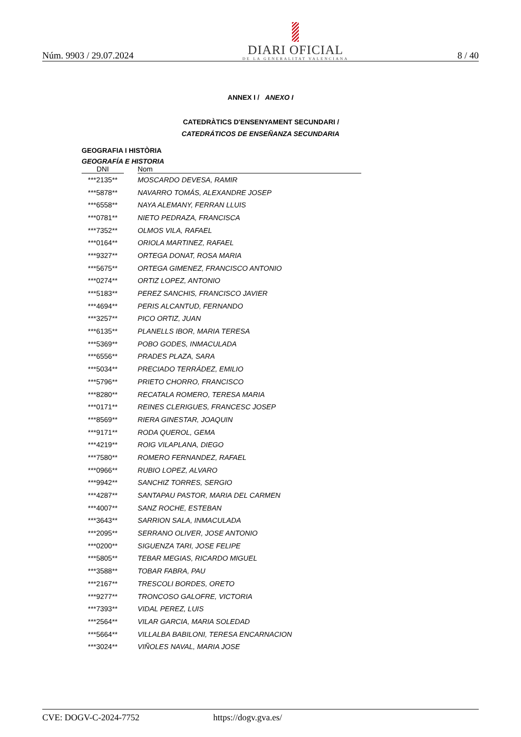Núm. 9903 / 29.07.2024
DIARI OFICIAL
DE LA GENERALITAT VALENCIANA
8 / 40
ANNEX I / ANEXO I
CATEDRÀTICS D'ENSENYAMENT SECUNDARI /
CATEDRÁTICOS DE ENSEÑANZA SECUNDARIA
GEOGRAFIA I HISTÒRIA
GEOGRAFÍA E HISTORIA
| DNI | | Nom |
| --- | --- | --- |
| ***2135** | | MOSCARDO DEVESA, RAMIR |
| ***5878** | | NAVARRO TOMÁS, ALEXANDRE JOSEP |
| ***6558** | | NAYA ALEMANY, FERRAN LLUIS |
| ***0781** | | NIETO PEDRAZA, FRANCISCA |
| ***7352** | | OLMOS VILA, RAFAEL |
| ***0164** | | ORIOLA MARTINEZ, RAFAEL |
| ***9327** | | ORTEGA DONAT, ROSA MARIA |
| ***5675** | | ORTEGA GIMENEZ, FRANCISCO ANTONIO |
| ***0274** | | ORTIZ LOPEZ, ANTONIO |
| ***5183** | | PEREZ SANCHIS, FRANCISCO JAVIER |
| ***4694** | | PERIS ALCANTUD, FERNANDO |
| ***3257** | | PICO ORTIZ, JUAN |
| ***6135** | | PLANELLS IBOR, MARIA TERESA |
| ***5369** | | POBO GODES, INMACULADA |
| ***6556** | | PRADES PLAZA, SARA |
| ***5034** | | PRECIADO TERRÁDEZ, EMILIO |
| ***5796** | | PRIETO CHORRO, FRANCISCO |
| ***8280** | | RECATALA ROMERO, TERESA MARIA |
| ***0171** | | REINES CLERIGUES, FRANCESC JOSEP |
| ***8569** | | RIERA GINESTAR, JOAQUIN |
| ***9171** | | RODA QUEROL, GEMA |
| ***4219** | | ROIG VILAPLANA, DIEGO |
| ***7580** | | ROMERO FERNANDEZ, RAFAEL |
| ***0966** | | RUBIO LOPEZ, ALVARO |
| ***9942** | | SANCHIZ TORRES, SERGIO |
| ***4287** | | SANTAPAU PASTOR, MARIA DEL CARMEN |
| ***4007** | | SANZ ROCHE, ESTEBAN |
| ***3643** | | SARRION SALA, INMACULADA |
| ***2095** | | SERRANO OLIVER, JOSE ANTONIO |
| ***0200** | | SIGUENZA TARI, JOSE FELIPE |
| ***5805** | | TEBAR MEGIAS, RICARDO MIGUEL |
| ***3588** | | TOBAR FABRA, PAU |
| ***2167** | | TRESCOLI BORDES, ORETO |
| ***9277** | | TRONCOSO GALOFRE, VICTORIA |
| ***7393** | | VIDAL PEREZ, LUIS |
| ***2564** | | VILAR GARCIA, MARIA SOLEDAD |
| ***5664** | | VILLALBA BABILONI, TERESA ENCARNACION |
| ***3024** | | VIÑOLES NAVAL, MARIA JOSE |
CVE: DOGV-C-2024-7752 https://dogv.gva.es/